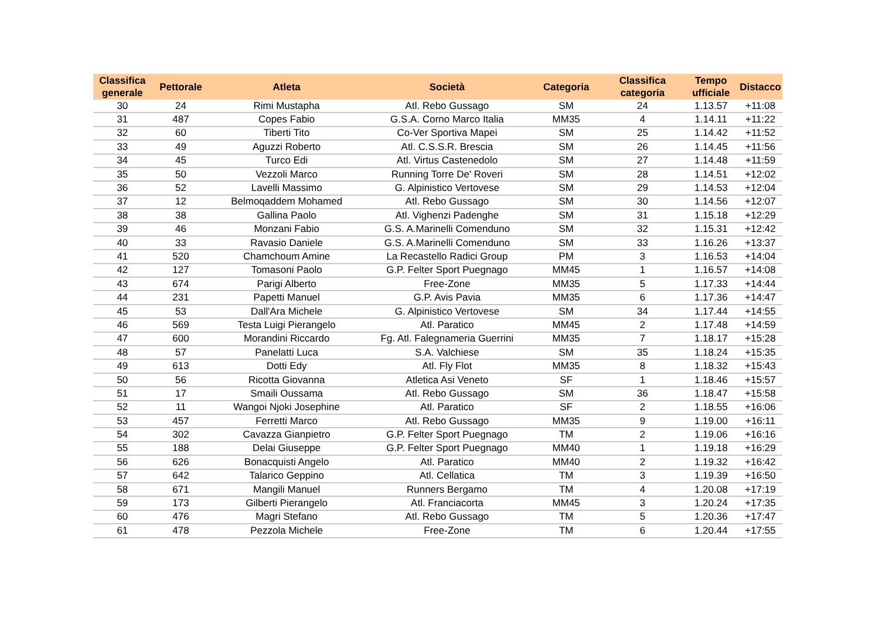| Classifica generale | Pettorale | Atleta | Società | Categoria | Classifica categoria | Tempo ufficiale | Distacco |
| --- | --- | --- | --- | --- | --- | --- | --- |
| 30 | 24 | Rimi Mustapha | Atl. Rebo Gussago | SM | 24 | 1.13.57 | +11:08 |
| 31 | 487 | Copes Fabio | G.S.A. Corno Marco Italia | MM35 | 4 | 1.14.11 | +11:22 |
| 32 | 60 | Tiberti Tito | Co-Ver Sportiva Mapei | SM | 25 | 1.14.42 | +11:52 |
| 33 | 49 | Aguzzi Roberto | Atl. C.S.S.R. Brescia | SM | 26 | 1.14.45 | +11:56 |
| 34 | 45 | Turco Edi | Atl. Virtus Castenedolo | SM | 27 | 1.14.48 | +11:59 |
| 35 | 50 | Vezzoli Marco | Running Torre De' Roveri | SM | 28 | 1.14.51 | +12:02 |
| 36 | 52 | Lavelli Massimo | G. Alpinistico Vertovese | SM | 29 | 1.14.53 | +12:04 |
| 37 | 12 | Belmoqaddem Mohamed | Atl. Rebo Gussago | SM | 30 | 1.14.56 | +12:07 |
| 38 | 38 | Gallina Paolo | Atl. Vighenzi Padenghe | SM | 31 | 1.15.18 | +12:29 |
| 39 | 46 | Monzani Fabio | G.S. A.Marinelli Comenduno | SM | 32 | 1.15.31 | +12:42 |
| 40 | 33 | Ravasio Daniele | G.S. A.Marinelli Comenduno | SM | 33 | 1.16.26 | +13:37 |
| 41 | 520 | Chamchoum Amine | La Recastello Radici Group | PM | 3 | 1.16.53 | +14:04 |
| 42 | 127 | Tomasoni Paolo | G.P. Felter Sport Puegnago | MM45 | 1 | 1.16.57 | +14:08 |
| 43 | 674 | Parigi Alberto | Free-Zone | MM35 | 5 | 1.17.33 | +14:44 |
| 44 | 231 | Papetti Manuel | G.P. Avis Pavia | MM35 | 6 | 1.17.36 | +14:47 |
| 45 | 53 | Dall'Ara Michele | G. Alpinistico Vertovese | SM | 34 | 1.17.44 | +14:55 |
| 46 | 569 | Testa Luigi Pierangelo | Atl. Paratico | MM45 | 2 | 1.17.48 | +14:59 |
| 47 | 600 | Morandini Riccardo | Fg. Atl. Falegnameria Guerrini | MM35 | 7 | 1.18.17 | +15:28 |
| 48 | 57 | Panelatti Luca | S.A. Valchiese | SM | 35 | 1.18.24 | +15:35 |
| 49 | 613 | Dotti Edy | Atl. Fly Flot | MM35 | 8 | 1.18.32 | +15:43 |
| 50 | 56 | Ricotta Giovanna | Atletica Asi Veneto | SF | 1 | 1.18.46 | +15:57 |
| 51 | 17 | Smaili Oussama | Atl. Rebo Gussago | SM | 36 | 1.18.47 | +15:58 |
| 52 | 11 | Wangoi Njoki Josephine | Atl. Paratico | SF | 2 | 1.18.55 | +16:06 |
| 53 | 457 | Ferretti Marco | Atl. Rebo Gussago | MM35 | 9 | 1.19.00 | +16:11 |
| 54 | 302 | Cavazza Gianpietro | G.P. Felter Sport Puegnago | TM | 2 | 1.19.06 | +16:16 |
| 55 | 188 | Delai Giuseppe | G.P. Felter Sport Puegnago | MM40 | 1 | 1.19.18 | +16:29 |
| 56 | 626 | Bonacquisti Angelo | Atl. Paratico | MM40 | 2 | 1.19.32 | +16:42 |
| 57 | 642 | Talarico Geppino | Atl. Cellatica | TM | 3 | 1.19.39 | +16:50 |
| 58 | 671 | Mangili Manuel | Runners Bergamo | TM | 4 | 1.20.08 | +17:19 |
| 59 | 173 | Gilberti Pierangelo | Atl. Franciacorta | MM45 | 3 | 1.20.24 | +17:35 |
| 60 | 476 | Magri Stefano | Atl. Rebo Gussago | TM | 5 | 1.20.36 | +17:47 |
| 61 | 478 | Pezzola Michele | Free-Zone | TM | 6 | 1.20.44 | +17:55 |